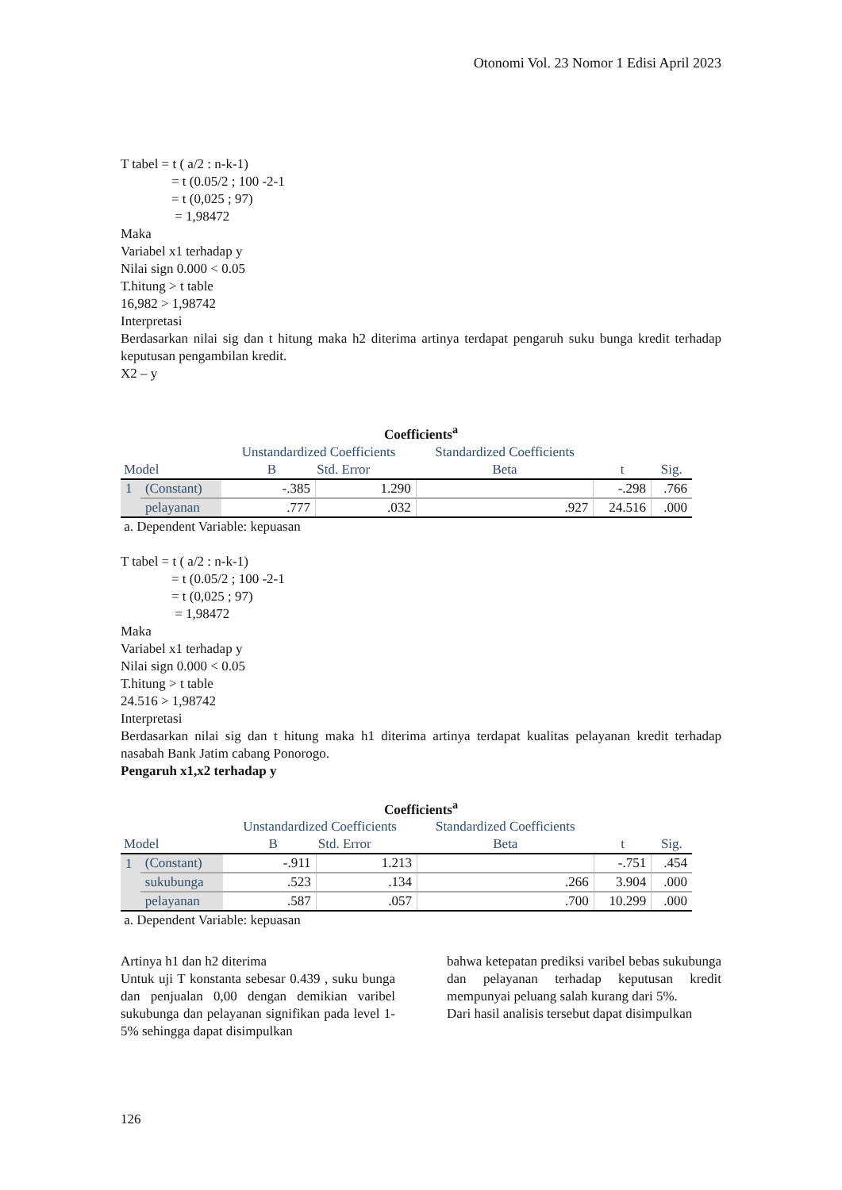Otonomi Vol. 23 Nomor 1 Edisi April 2023
T tabel = t ( a/2 : n-k-1)
= t (0.05/2 ; 100 -2-1
= t (0,025 ; 97)
= 1,98472
Maka
Variabel x1 terhadap y
Nilai sign 0.000 < 0.05
T.hitung > t table
16,982 > 1,98742
Interpretasi
Berdasarkan nilai sig dan t hitung maka h2 diterima artinya terdapat pengaruh suku bunga kredit terhadap keputusan pengambilan kredit.
X2 – y
Coefficients<sup>a</sup>
| Model | | Unstandardized Coefficients B Std. Error | | Standardized Coefficients Beta | t | Sig. |
| --- | --- | --- | --- | --- | --- | --- |
| 1 | (Constant) | -.385 | 1.290 | | -.298 | .766 |
| | pelayanan | .777 | .032 | .927 | 24.516 | .000 |
a. Dependent Variable: kepuasan
T tabel = t ( a/2 : n-k-1)
= t (0.05/2 ; 100 -2-1
= t (0,025 ; 97)
= 1,98472
Maka
Variabel x1 terhadap y
Nilai sign 0.000 < 0.05
T.hitung > t table
24.516 > 1,98742
Interpretasi
Berdasarkan nilai sig dan t hitung maka h1 diterima artinya terdapat kualitas pelayanan kredit terhadap nasabah Bank Jatim cabang Ponorogo.
Pengaruh x1,x2 terhadap y
Coefficients<sup>a</sup>
| Model | | Unstandardized Coefficients B Std. Error | | Standardized Coefficients Beta | t | Sig. |
| --- | --- | --- | --- | --- | --- | --- |
| 1 | (Constant) | -.911 | 1.213 | | -.751 | .454 |
| | sukubunga | .523 | .134 | .266 | 3.904 | .000 |
| | pelayanan | .587 | .057 | .700 | 10.299 | .000 |
a. Dependent Variable: kepuasan
Artinya h1 dan h2 diterima
Untuk uji T konstanta sebesar 0.439 , suku bunga dan penjualan 0,00 dengan demikian varibel sukubunga dan pelayanan signifikan pada level 1-5% sehingga dapat disimpulkan
bahwa ketepatan prediksi varibel bebas sukubunga dan pelayanan terhadap keputusan kredit mempunyai peluang salah kurang dari 5%.
Dari hasil analisis tersebut dapat disimpulkan
126